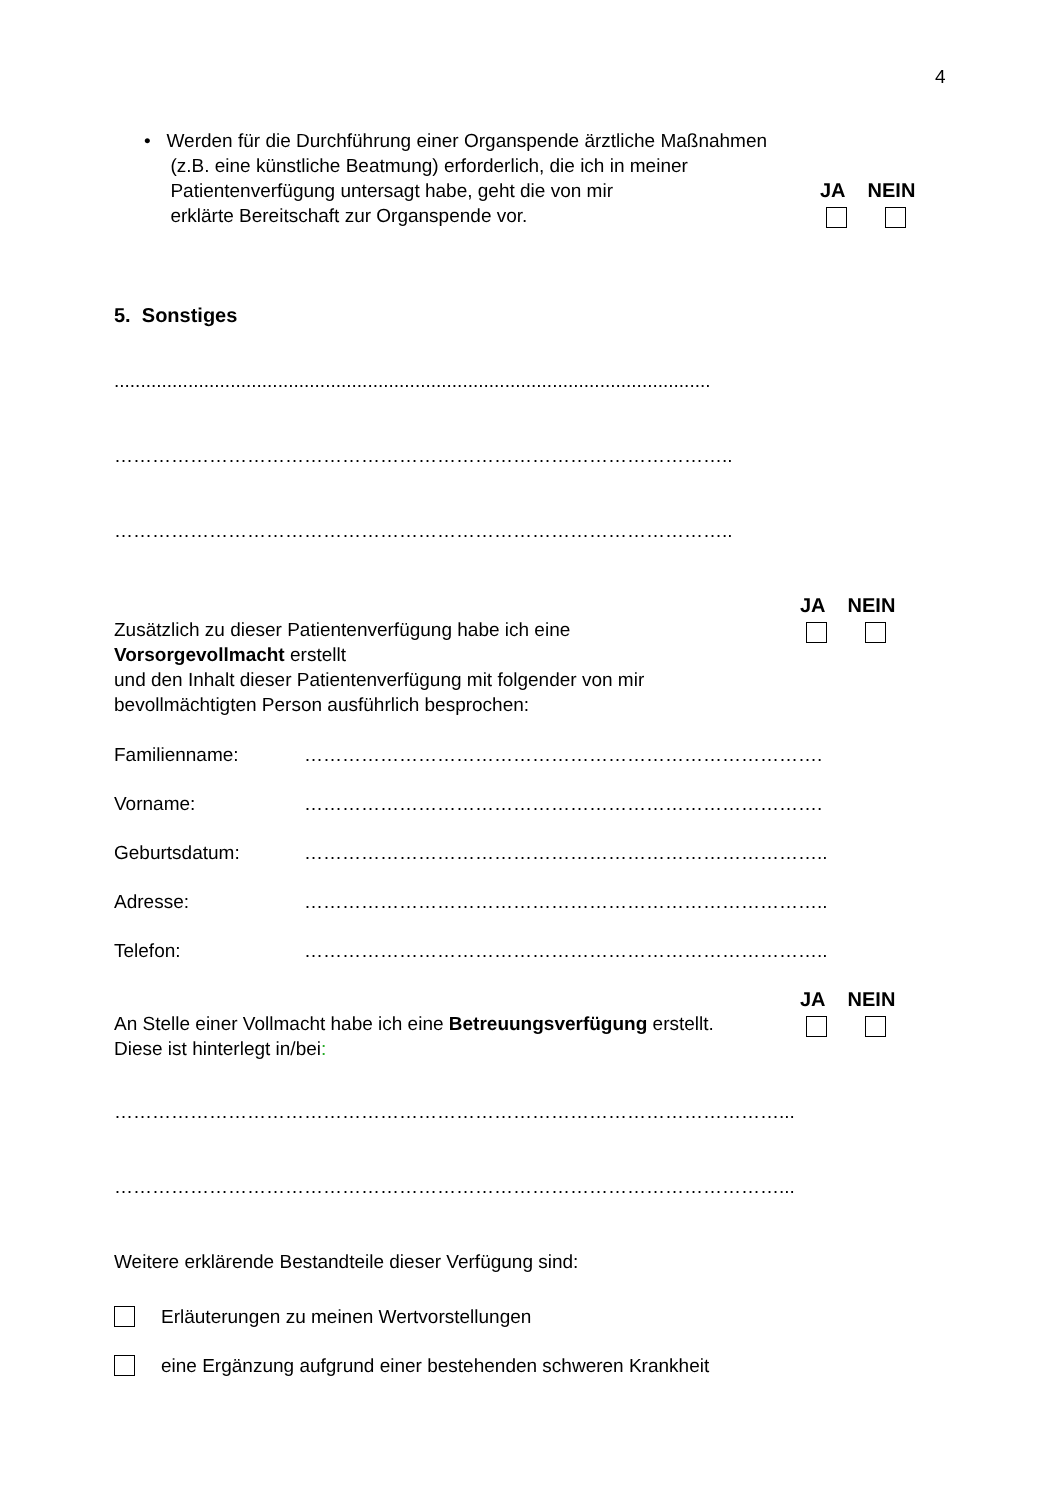4
• Werden für die Durchführung einer Organspende ärztliche Maßnahmen
(z.B. eine künstliche Beatmung) erforderlich, die ich in meiner
Patientenverfügung untersagt habe, geht die von mir
erklärte Bereitschaft zur Organspende vor.
JA NEIN
5. Sonstiges
.................................................................................................................
……………………………………………………………………………………..
……………………………………………………………………………………..
Zusätzlich zu dieser Patientenverfügung habe ich eine
Vorsorgevollmacht erstellt
und den Inhalt dieser Patientenverfügung mit folgender von mir
bevollmächtigten Person ausführlich besprochen:
JA NEIN
Familienname: ……………………………………………………………………….
Vorname: ……………………………………………………………………….
Geburtsdatum: ………………………………………………………………………..
Adresse: ………………………………………………………………………..
Telefon: ………………………………………………………………………..
An Stelle einer Vollmacht habe ich eine Betreuungsverfügung erstellt.
Diese ist hinterlegt in/bei:
JA NEIN
……………………………………………………………………………………………...
……………………………………………………………………………………………...
Weitere erklärende Bestandteile dieser Verfügung sind:
Erläuterungen zu meinen Wertvorstellungen
eine Ergänzung aufgrund einer bestehenden schweren Krankheit